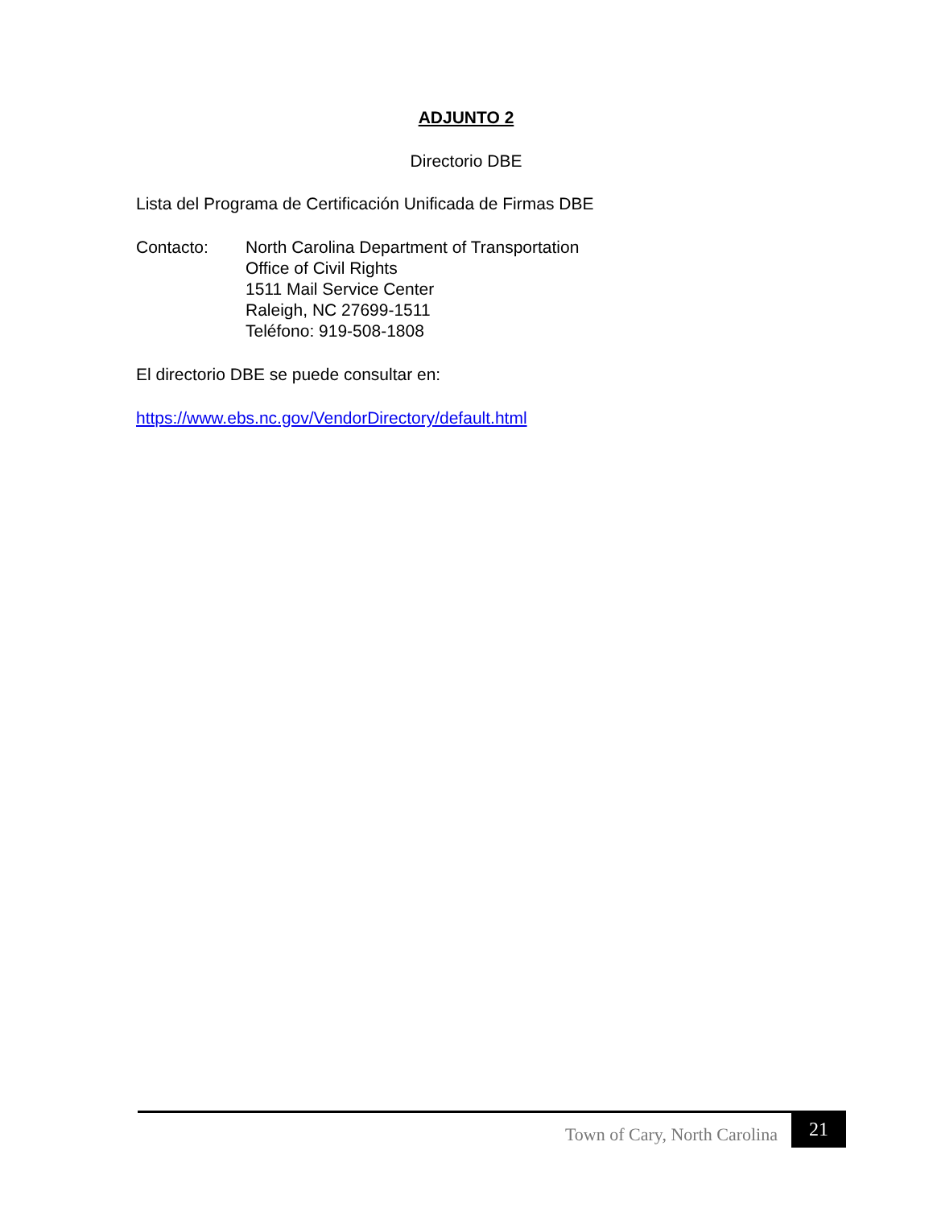ADJUNTO 2
Directorio DBE
Lista del Programa de Certificación Unificada de Firmas DBE
Contacto: North Carolina Department of Transportation
Office of Civil Rights
1511 Mail Service Center
Raleigh, NC 27699-1511
Teléfono: 919-508-1808
El directorio DBE se puede consultar en:
https://www.ebs.nc.gov/VendorDirectory/default.html
Town of Cary, North Carolina
21